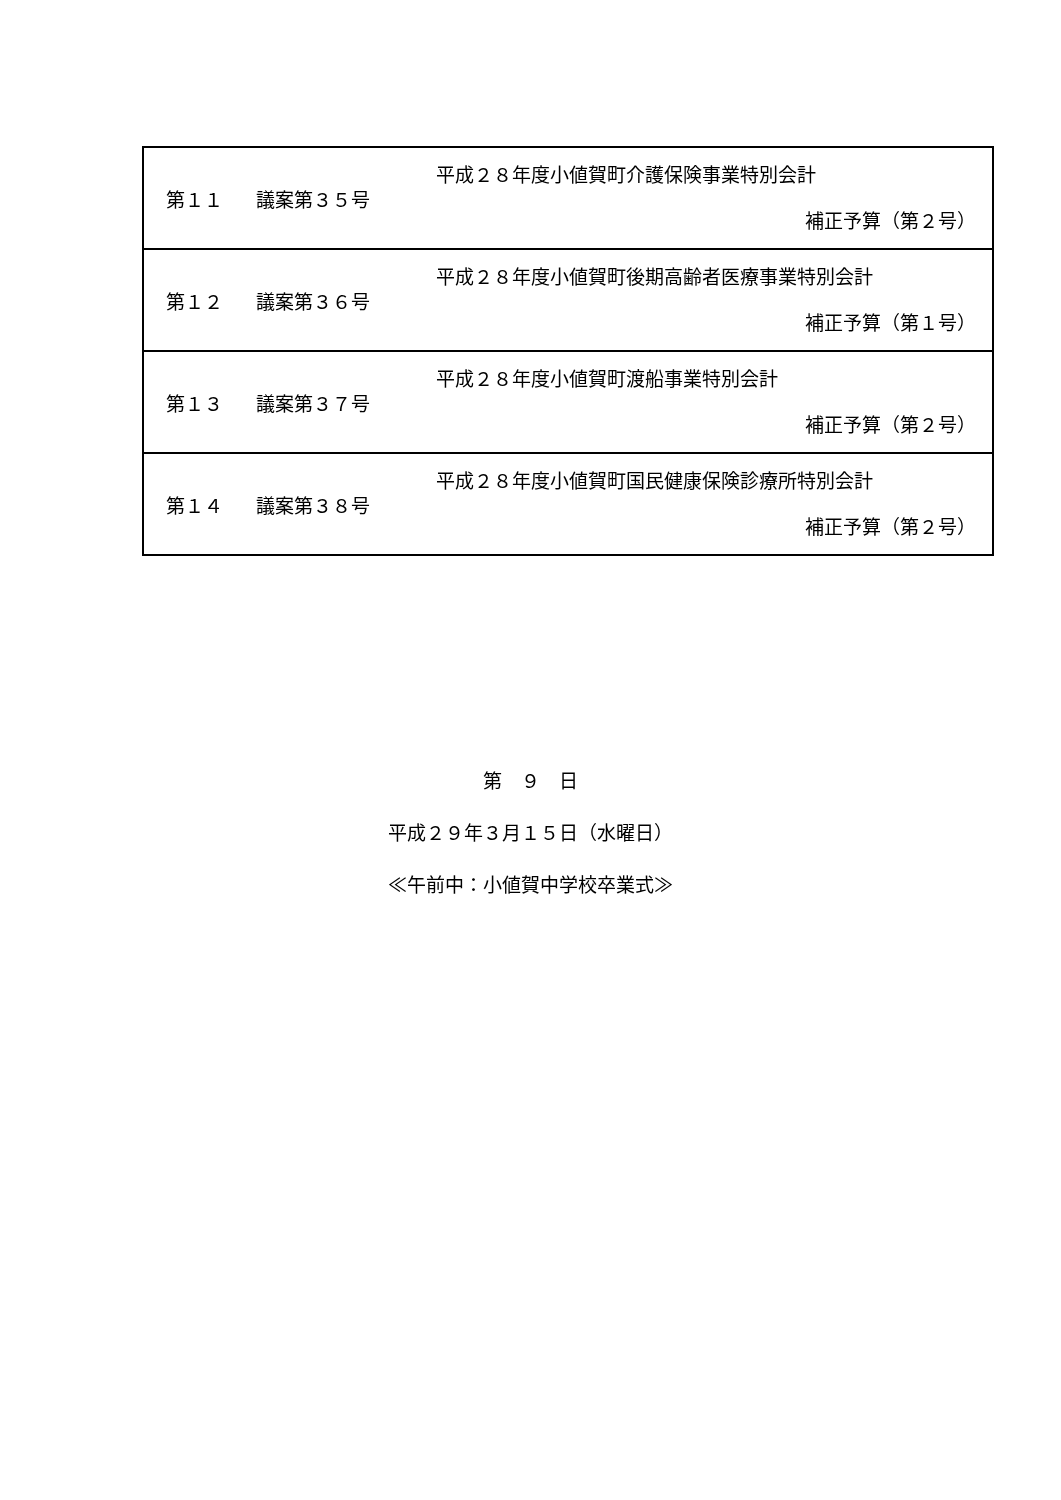| 第１１ | 議案第３５号 | 平成２８年度小値賀町介護保険事業特別会計 補正予算（第２号） |
| 第１２ | 議案第３６号 | 平成２８年度小値賀町後期高齢者医療事業特別会計 補正予算（第１号） |
| 第１３ | 議案第３７号 | 平成２８年度小値賀町渡船事業特別会計 補正予算（第２号） |
| 第１４ | 議案第３８号 | 平成２８年度小値賀町国民健康保険診療所特別会計 補正予算（第２号） |
第　９　日
平成２９年３月１５日（水曜日）
≪午前中：小値賀中学校卒業式≫